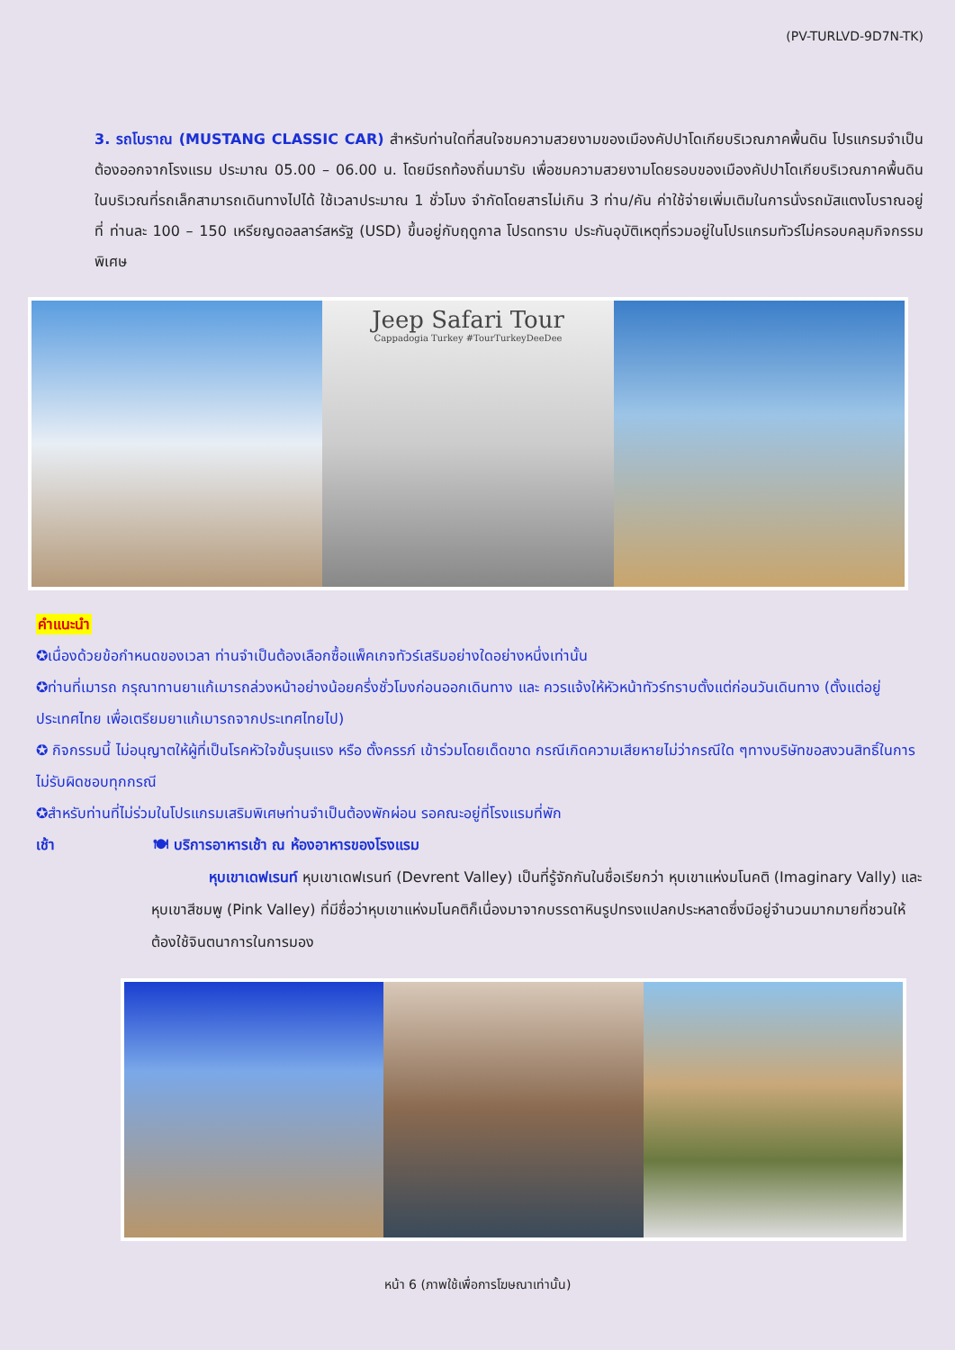(PV-TURLVD-9D7N-TK)
3. รถโบราณ (MUSTANG CLASSIC CAR) สำหรับท่านใดที่สนใจชมความสวยงามของเมืองคัปปาโดเกียบริเวณภาคพื้นดิน โปรแกรมจำเป็นต้องออกจากโรงแรม ประมาณ 05.00 – 06.00 น. โดยมีรถท้องถิ่นมารับ เพื่อชมความสวยงามโดยรอบของเมืองคัปปาโดเกียบริเวณภาคพื้นดินในบริเวณที่รถเล็กสามารถเดินทางไปได้ ใช้เวลาประมาณ 1 ชั่วโมง จำกัดโดยสารไม่เกิน 3 ท่าน/คัน ค่าใช้จ่ายเพิ่มเติมในการนั่งรถมัสแตงโบราณอยู่ที่ ท่านละ 100 – 150 เหรียญดอลลาร์สหรัฐ (USD) ขึ้นอยู่กับฤดูกาล โปรดทราบ ประกันอุบัติเหตุที่รวมอยู่ในโปรแกรมทัวร์ไม่ครอบคลุมกิจกรรมพิเศษ
Jeep Safari Tour
Cappadogia Turkey #TourTurkeyDeeDee
คำแนะนำ
✪เนื่องด้วยข้อกำหนดของเวลา ท่านจำเป็นต้องเลือกซื้อแพ็คเกจทัวร์เสริมอย่างใดอย่างหนึ่งเท่านั้น
✪ท่านที่เมารถ กรุณาทานยาแก้เมารถล่วงหน้าอย่างน้อยครึ่งชั่วโมงก่อนออกเดินทาง และ ควรแจ้งให้หัวหน้าทัวร์ทราบตั้งแต่ก่อนวันเดินทาง (ตั้งแต่อยู่ประเทศไทย เพื่อเตรียมยาแก้เมารถจากประเทศไทยไป)
✪ กิจกรรมนี้ ไม่อนุญาตให้ผู้ที่เป็นโรคหัวใจขั้นรุนแรง หรือ ตั้งครรภ์ เข้าร่วมโดยเด็ดขาด กรณีเกิดความเสียหายไม่ว่ากรณีใด ๆทางบริษัทขอสงวนสิทธิ์ในการไม่รับผิดชอบทุกกรณี
✪สำหรับท่านที่ไม่ร่วมในโปรแกรมเสริมพิเศษท่านจำเป็นต้องพักผ่อน รอคณะอยู่ที่โรงแรมที่พัก
เช้า 🍽 บริการอาหารเช้า ณ ห้องอาหารของโรงแรม
หุบเขาเดฟเรนท์ หุบเขาเดฟเรนท์ (Devrent Valley) เป็นที่รู้จักกันในชื่อเรียกว่า หุบเขาแห่งมโนคติ (Imaginary Vally) และ หุบเขาสีชมพู (Pink Valley) ที่มีชื่อว่าหุบเขาแห่งมโนคติก็เนื่องมาจากบรรดาหินรูปทรงแปลกประหลาดซึ่งมีอยู่จำนวนมากมายที่ชวนให้ต้องใช้จินตนาการในการมอง
หน้า 6 (ภาพใช้เพื่อการโฆษณาเท่านั้น)